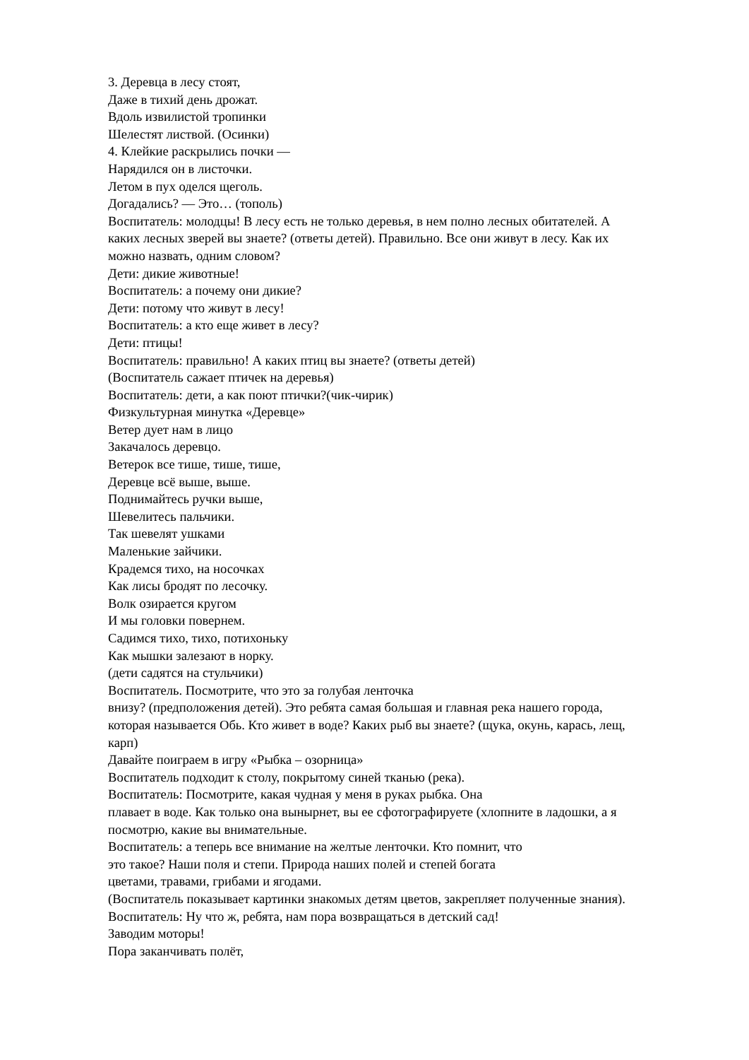3. Деревца в лесу стоят,
Даже в тихий день дрожат.
Вдоль извилистой тропинки
Шелестят листвой. (Осинки)
4. Клейкие раскрылись почки —
Нарядился он в листочки.
Летом в пух оделся щеголь.
Догадались? — Это… (тополь)
Воспитатель: молодцы! В лесу есть не только деревья, в нем полно лесных обитателей. А каких лесных зверей вы знаете? (ответы детей). Правильно. Все они живут в лесу. Как их можно назвать, одним словом?
Дети: дикие животные!
Воспитатель: а почему они дикие?
Дети: потому что живут в лесу!
Воспитатель: а кто еще живет в лесу?
Дети: птицы!
Воспитатель: правильно! А каких птиц вы знаете? (ответы детей)
(Воспитатель сажает птичек на деревья)
Воспитатель: дети, а как поют птички?(чик-чирик)
Физкультурная минутка «Деревце»
Ветер дует нам в лицо
Закачалось деревцо.
Ветерок все тише, тише, тише,
Деревце всё выше, выше.
Поднимайтесь ручки выше,
Шевелитесь пальчики.
Так шевелят ушками
Маленькие зайчики.
Крадемся тихо, на носочках
Как лисы бродят по лесочку.
Волк озирается кругом
И мы головки повернем.
Садимся тихо, тихо, потихоньку
Как мышки залезают в норку.
(дети садятся на стульчики)
Воспитатель. Посмотрите, что это за голубая ленточка
внизу? (предположения детей). Это ребята самая большая и главная река нашего города, которая называется Обь. Кто живет в воде? Каких рыб вы знаете? (щука, окунь, карась, лещ, карп)
Давайте поиграем в игру «Рыбка – озорница»
Воспитатель подходит к столу, покрытому синей тканью (река).
Воспитатель: Посмотрите, какая чудная у меня в руках рыбка. Она
плавает в воде. Как только она вынырнет, вы ее сфотографируете (хлопните в ладошки, а я посмотрю, какие вы внимательные.
Воспитатель: а теперь все внимание на желтые ленточки. Кто помнит, что
это такое? Наши поля и степи. Природа наших полей и степей богата
цветами, травами, грибами и ягодами.
(Воспитатель показывает картинки знакомых детям цветов, закрепляет полученные знания).
Воспитатель: Ну что ж, ребята, нам пора возвращаться в детский сад!
Заводим моторы!
Пора заканчивать полёт,